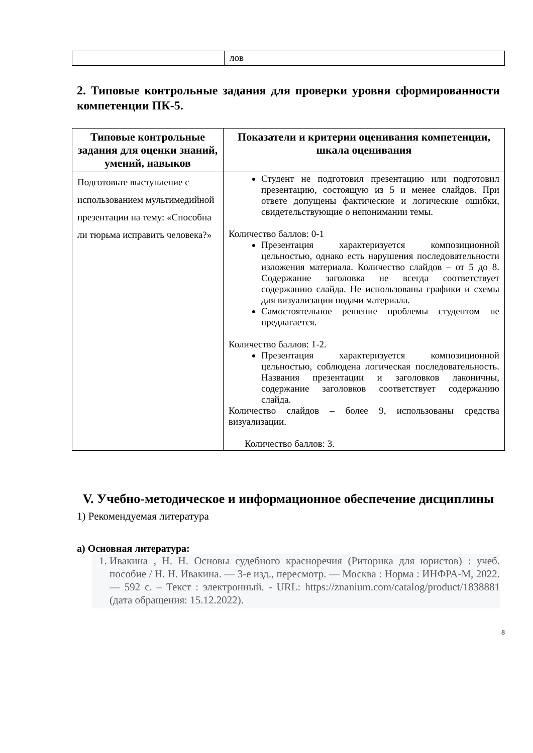| | лов |
2. Типовые контрольные задания для проверки уровня сформированности компетенции ПК-5.
| Типовые контрольные задания для оценки знаний, умений, навыков | Показатели и критерии оценивания компетенции, шкала оценивания |
| --- | --- |
| Подготовьте выступление с использованием мультимедийной презентации на тему: «Способна ли тюрьма исправить человека?» | Студент не подготовил презентацию или подготовил презентацию, состоящую из 5 и менее слайдов. При ответе допущены фактические и логические ошибки, свидетельствующие о непонимании темы. Количество баллов: 0-1 Презентация характеризуется композиционной цельностью, однако есть нарушения последовательности изложения материала. Количество слайдов – от 5 до 8. Содержание заголовка не всегда соответствует содержанию слайда. Не использованы графики и схемы для визуализации подачи материала. Самостоятельное решение проблемы студентом не предлагается. Количество баллов: 1-2. Презентация характеризуется композиционной цельностью, соблюдена логическая последовательность. Названия презентации и заголовков лаконичны, содержание заголовков соответствует содержанию слайда. Количество слайдов – более 9, использованы средства визуализации. Количество баллов: 3. |
V. Учебно-методическое и информационное обеспечение дисциплины
1) Рекомендуемая литература
а) Основная литература:
1. Ивакина , Н. Н. Основы судебного красноречия (Риторика для юристов) : учеб. пособие / Н. Н. Ивакина. — 3-е изд., пересмотр. — Москва : Норма : ИНФРА-М, 2022. — 592 с. – Текст : электронный. - URL: https://znanium.com/catalog/product/1838881 (дата обращения: 15.12.2022).
8